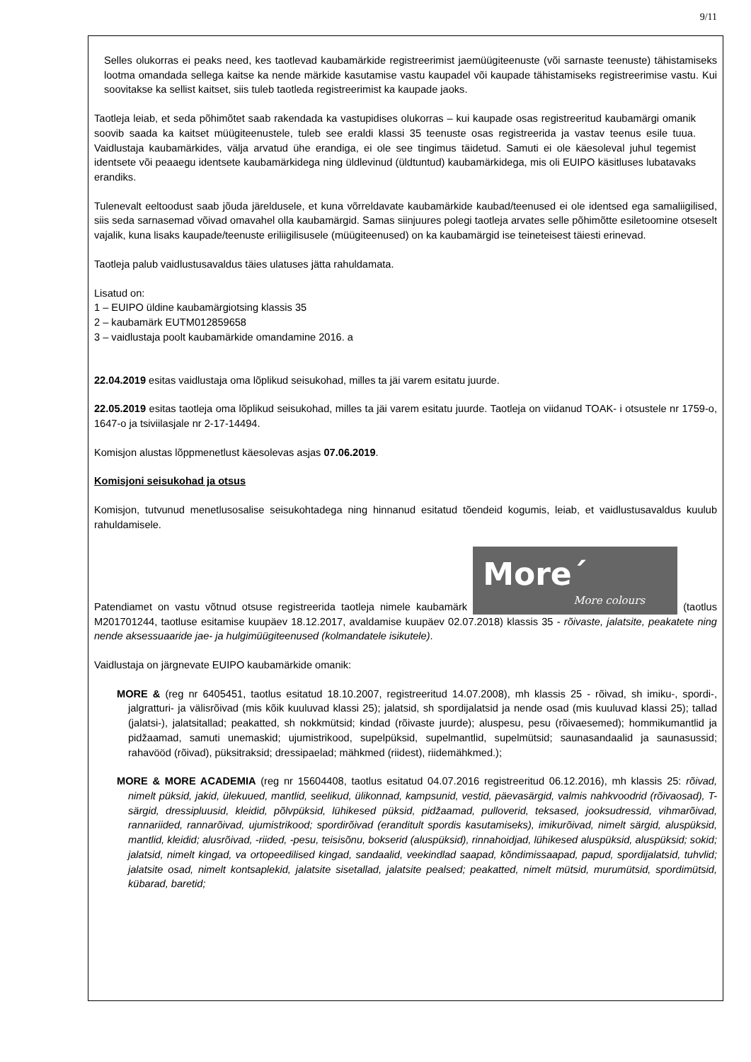9/11
Selles olukorras ei peaks need, kes taotlevad kaubamärkide registreerimist jaemüügiteenuste (või sarnaste teenuste) tähistamiseks lootma omandada sellega kaitse ka nende märkide kasutamise vastu kaupadel või kaupade tähistamiseks registreerimise vastu. Kui soovitakse ka sellist kaitset, siis tuleb taotleda registreerimist ka kaupade jaoks.
Taotleja leiab, et seda põhimõtet saab rakendada ka vastupidises olukorras – kui kaupade osas registreeritud kaubamärgi omanik soovib saada ka kaitset müügiteenustele, tuleb see eraldi klassi 35 teenuste osas registreerida ja vastav teenus esile tuua. Vaidlustaja kaubamärkides, välja arvatud ühe erandiga, ei ole see tingimus täidetud. Samuti ei ole käesoleval juhul tegemist identsete või peaaegu identsete kaubamärkidega ning üldlevinud (üldtuntud) kaubamärkidega, mis oli EUIPO käsitluses lubatavaks erandiks.
Tulenevalt eeltoodust saab jõuda järeldusele, et kuna võrreldavate kaubamärkide kaubad/teenused ei ole identsed ega samaliigilised, siis seda sarnasemad võivad omavahel olla kaubamärgid. Samas siinjuures polegi taotleja arvates selle põhimõtte esiletoomine otseselt vajalik, kuna lisaks kaupade/teenuste eriliigilisusele (müügiteenused) on ka kaubamärgid ise teineteisest täiesti erinevad.
Taotleja palub vaidlustusavaldus täies ulatuses jätta rahuldamata.
Lisatud on:
1 – EUIPO üldine kaubamärgiotsing klassis 35
2 – kaubamärk EUTM012859658
3 – vaidlustaja poolt kaubamärkide omandamine 2016. a
22.04.2019 esitas vaidlustaja oma lõplikud seisukohad, milles ta jäi varem esitatu juurde.
22.05.2019 esitas taotleja oma lõplikud seisukohad, milles ta jäi varem esitatu juurde. Taotleja on viidanud TOAK- i otsustele nr 1759-o, 1647-o ja tsiviilasjale nr 2-17-14494.
Komisjon alustas lõppmenetlust käesolevas asjas 07.06.2019.
Komisjoni seisukohad ja otsus
Komisjon, tutvunud menetlusosalise seisukohtadega ning hinnanud esitatud tõendeid kogumis, leiab, et vaidlustusavaldus kuulub rahuldamisele.
Patendiamet on vastu võtnud otsuse registreerida taotleja nimele kaubamärk More´ More colours (taotlus M201701244, taotluse esitamise kuupäev 18.12.2017, avaldamise kuupäev 02.07.2018) klassis 35 - rõivaste, jalatsite, peakatete ning nende aksessuaaride jae- ja hulgimüügiteenused (kolmandatele isikutele).
Vaidlustaja on järgnevate EUIPO kaubamärkide omanik:
MORE & (reg nr 6405451, taotlus esitatud 18.10.2007, registreeritud 14.07.2008), mh klassis 25 - rõivad, sh imiku-, spordi-, jalgratturi- ja välisrõivad (mis kõik kuuluvad klassi 25); jalatsid, sh spordijalatsid ja nende osad (mis kuuluvad klassi 25); tallad (jalatsi-), jalatsitallad; peakatted, sh nokkmütsid; kindad (rõivaste juurde); aluspesu, pesu (rõivaesemed); hommikumantlid ja pidžaamad, samuti unemaskid; ujumistrikood, supelpüksid, supelmantlid, supelmütsid; saunasandaalid ja saunasussid; rahavööd (rõivad), püksitraksid; dressipaelad; mähkmed (riidest), riidemähkmed.);
MORE & MORE ACADEMIA (reg nr 15604408, taotlus esitatud 04.07.2016 registreeritud 06.12.2016), mh klassis 25: rõivad, nimelt püksid, jakid, ülekuued, mantlid, seelikud, ülikonnad, kampsunid, vestid, päevasärgid, valmis nahkvoodrid (rõivaosad), T-särgid, dressipluusid, kleidid, põlvpüksid, lühikesed püksid, pidžaamad, pulloverid, teksased, jooksudressid, vihmarõivad, rannariided, rannarõivad, ujumistrikood; spordirõivad (eranditult spordis kasutamiseks), imikurõivad, nimelt särgid, aluspüksid, mantlid, kleidid; alusrõivad, -riided, -pesu, teisisõnu, bokserid (aluspüksid), rinnahoidjad, lühikesed aluspüksid, aluspüksid; sokid; jalatsid, nimelt kingad, va ortopeedilised kingad, sandaalid, veekindlad saapad, kõndimissaapad, papud, spordijalatsid, tuhvlid; jalatsite osad, nimelt kontsaplekid, jalatsite sisetallad, jalatsite pealsed; peakatted, nimelt mütsid, murumütsid, spordimütsid, kübarad, baretid;